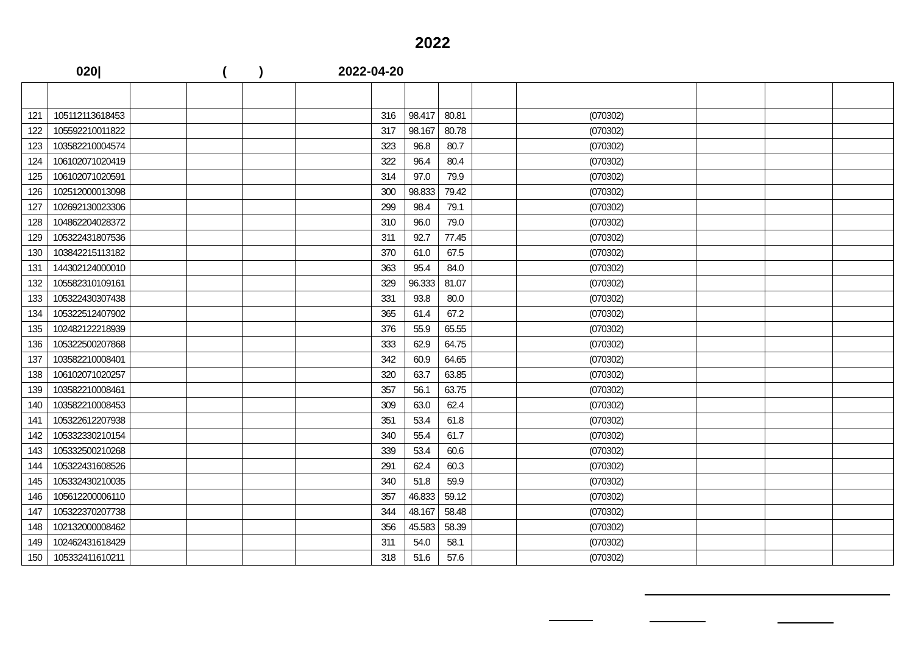2022
020| () 2022-04-20
| 121 | 10511211361845​3 | | | | | 316 | 98.417 | 80.81 | | (070302) | | | |
| 122 | 105592210011822 | | | | | 317 | 98.167 | 80.78 | | (070302) | | | |
| 123 | 103582210004574 | | | | | 323 | 96.8 | 80.7 | | (070302) | | | |
| 124 | 106102071020419 | | | | | 322 | 96.4 | 80.4 | | (070302) | | | |
| 125 | 106102071020591 | | | | | 314 | 97.0 | 79.9 | | (070302) | | | |
| 126 | 102512000013098 | | | | | 300 | 98.833 | 79.42 | | (070302) | | | |
| 127 | 102692130023306 | | | | | 299 | 98.4 | 79.1 | | (070302) | | | |
| 128 | 104862204028372 | | | | | 310 | 96.0 | 79.0 | | (070302) | | | |
| 129 | 105322431807536 | | | | | 311 | 92.7 | 77.45 | | (070302) | | | |
| 130 | 103842215113182 | | | | | 370 | 61.0 | 67.5 | | (070302) | | | |
| 131 | 144302124000010 | | | | | 363 | 95.4 | 84.0 | | (070302) | | | |
| 132 | 105582310109161 | | | | | 329 | 96.333 | 81.07 | | (070302) | | | |
| 133 | 105322430307438 | | | | | 331 | 93.8 | 80.0 | | (070302) | | | |
| 134 | 105322512407902 | | | | | 365 | 61.4 | 67.2 | | (070302) | | | |
| 135 | 102482122218939 | | | | | 376 | 55.9 | 65.55 | | (070302) | | | |
| 136 | 105322500207868 | | | | | 333 | 62.9 | 64.75 | | (070302) | | | |
| 137 | 103582210008401 | | | | | 342 | 60.9 | 64.65 | | (070302) | | | |
| 138 | 106102071020257 | | | | | 320 | 63.7 | 63.85 | | (070302) | | | |
| 139 | 103582210008461 | | | | | 357 | 56.1 | 63.75 | | (070302) | | | |
| 140 | 103582210008453 | | | | | 309 | 63.0 | 62.4 | | (070302) | | | |
| 141 | 105322612207938 | | | | | 351 | 53.4 | 61.8 | | (070302) | | | |
| 142 | 105332330210154 | | | | | 340 | 55.4 | 61.7 | | (070302) | | | |
| 143 | 105332500210268 | | | | | 339 | 53.4 | 60.6 | | (070302) | | | |
| 144 | 105322431608526 | | | | | 291 | 62.4 | 60.3 | | (070302) | | | |
| 145 | 105332430210035 | | | | | 340 | 51.8 | 59.9 | | (070302) | | | |
| 146 | 105612200006110 | | | | | 357 | 46.833 | 59.12 | | (070302) | | | |
| 147 | 105322370207738 | | | | | 344 | 48.167 | 58.48 | | (070302) | | | |
| 148 | 102132000008462 | | | | | 356 | 45.583 | 58.39 | | (070302) | | | |
| 149 | 102462431618429 | | | | | 311 | 54.0 | 58.1 | | (070302) | | | |
| 150 | 105332411610211 | | | | | 318 | 51.6 | 57.6 | | (070302) | | | |